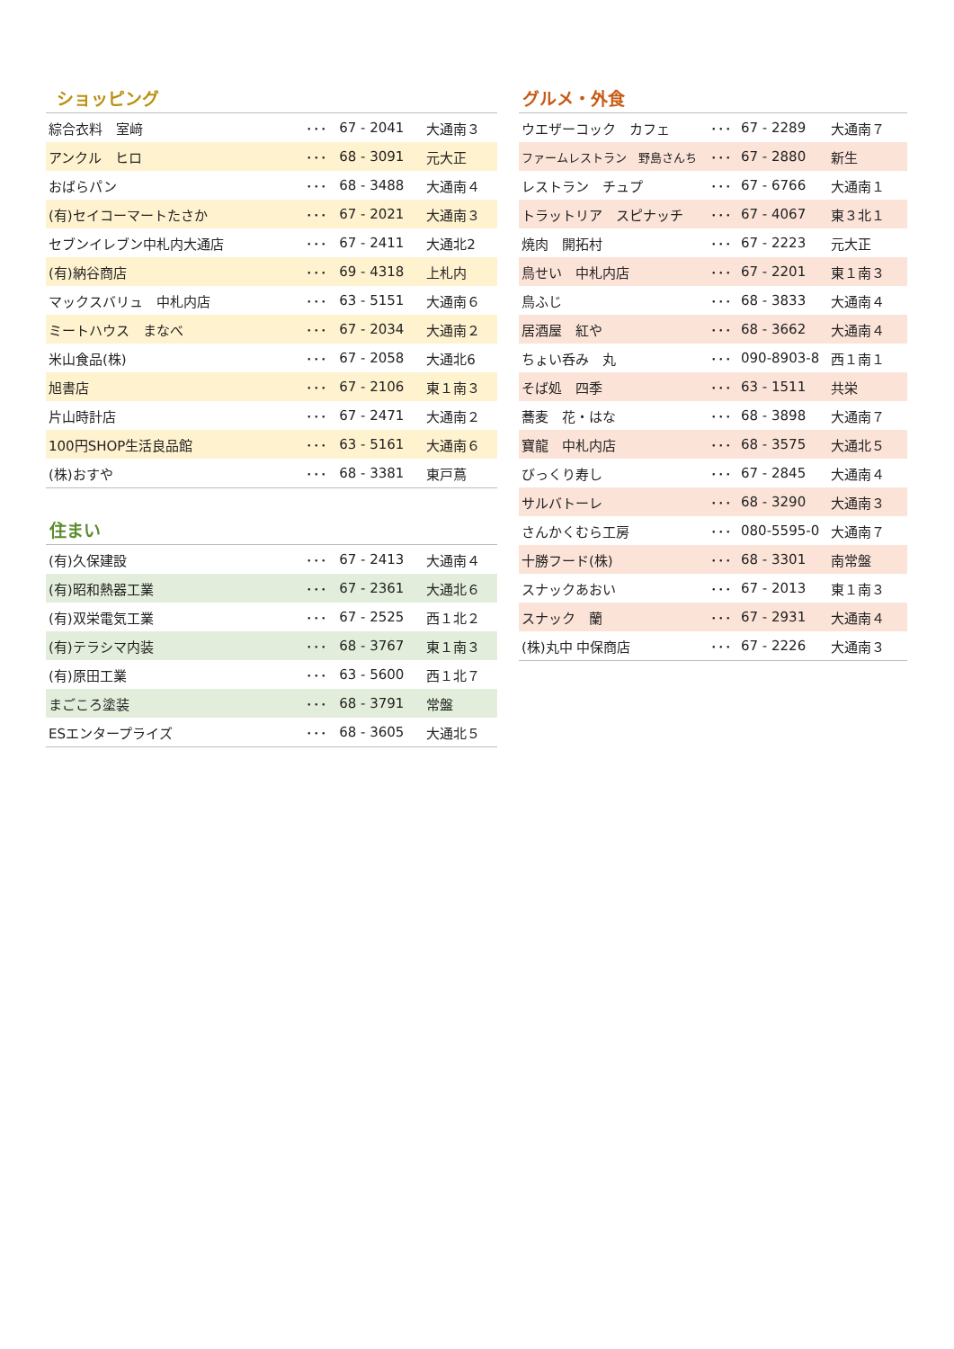ショッピング
| 綜合衣料 室﨑 | ･･･ | 67 - 2041 | 大通南３ |
| アンクル ヒロ | ･･･ | 68 - 3091 | 元大正 |
| おばらパン | ･･･ | 68 - 3488 | 大通南４ |
| (有)セイコーマートたさか | ･･･ | 67 - 2021 | 大通南３ |
| セブンイレブン中札内大通店 | ･･･ | 67 - 2411 | 大通北2 |
| (有)納谷商店 | ･･･ | 69 - 4318 | 上札内 |
| マックスバリュ 中札内店 | ･･･ | 63 - 5151 | 大通南６ |
| ミートハウス まなべ | ･･･ | 67 - 2034 | 大通南２ |
| 米山食品(株) | ･･･ | 67 - 2058 | 大通北6 |
| 旭書店 | ･･･ | 67 - 2106 | 東１南３ |
| 片山時計店 | ･･･ | 67 - 2471 | 大通南２ |
| 100円SHOP生活良品館 | ･･･ | 63 - 5161 | 大通南６ |
| (株)おすや | ･･･ | 68 - 3381 | 東戸蔦 |
住まい
| (有)久保建設 | ･･･ | 67 - 2413 | 大通南４ |
| (有)昭和熱器工業 | ･･･ | 67 - 2361 | 大通北６ |
| (有)双栄電気工業 | ･･･ | 67 - 2525 | 西１北２ |
| (有)テラシマ内装 | ･･･ | 68 - 3767 | 東１南３ |
| (有)原田工業 | ･･･ | 63 - 5600 | 西１北７ |
| まごころ塗装 | ･･･ | 68 - 3791 | 常盤 |
| ESエンタープライズ | ･･･ | 68 - 3605 | 大通北５ |
グルメ・外食
| ウエザーコック カフェ | ･･･ | 67 - 2289 | 大通南７ |
| ファームレストラン 野島さんち | ･･･ | 67 - 2880 | 新生 |
| レストラン チュプ | ･･･ | 67 - 6766 | 大通南１ |
| トラットリア スピナッチ | ･･･ | 67 - 4067 | 東３北１ |
| 焼肉 開拓村 | ･･･ | 67 - 2223 | 元大正 |
| 鳥せい 中札内店 | ･･･ | 67 - 2201 | 東１南３ |
| 鳥ふじ | ･･･ | 68 - 3833 | 大通南４ |
| 居酒屋 紅や | ･･･ | 68 - 3662 | 大通南４ |
| ちょい呑み 丸 | ･･･ | 090-8903-8 | 西１南１ |
| そば処 四季 | ･･･ | 63 - 1511 | 共栄 |
| 蕎麦 花・はな | ･･･ | 68 - 3898 | 大通南７ |
| 寶龍 中札内店 | ･･･ | 68 - 3575 | 大通北５ |
| びっくり寿し | ･･･ | 67 - 2845 | 大通南４ |
| サルバトーレ | ･･･ | 68 - 3290 | 大通南３ |
| さんかくむら工房 | ･･･ | 080-5595-0 | 大通南７ |
| 十勝フード(株) | ･･･ | 68 - 3301 | 南常盤 |
| スナックあおい | ･･･ | 67 - 2013 | 東１南３ |
| スナック 蘭 | ･･･ | 67 - 2931 | 大通南４ |
| (株)丸中 中保商店 | ･･･ | 67 - 2226 | 大通南３ |